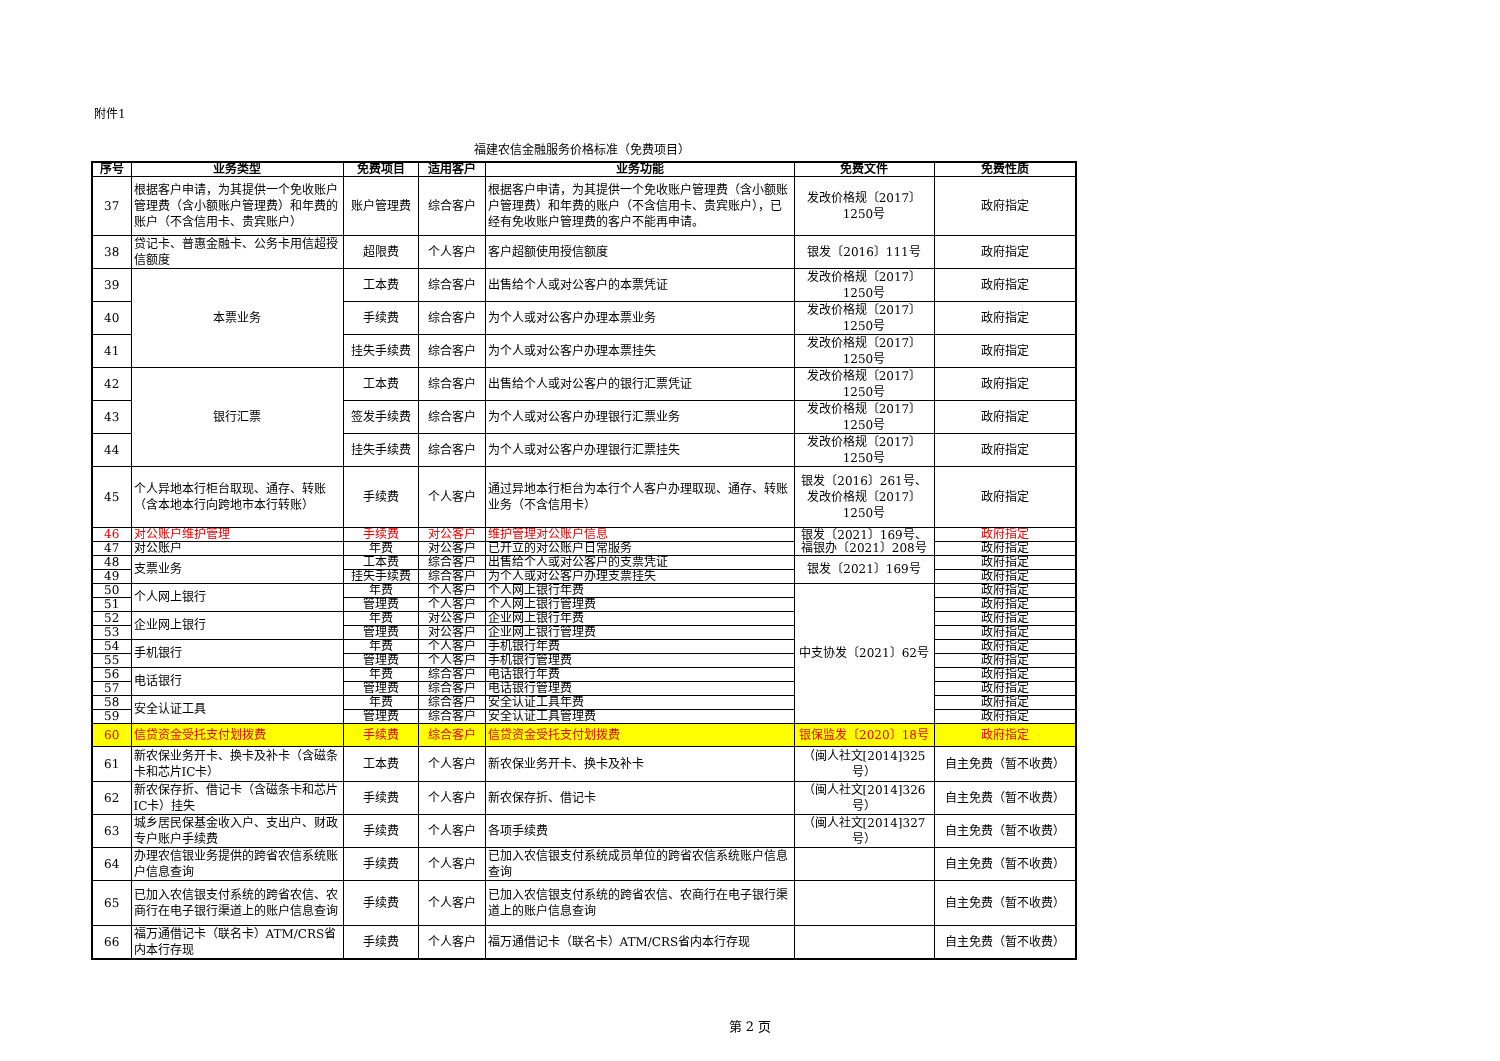附件1
福建农信金融服务价格标准（免费项目）
| 序号 | 业务类型 | 免费项目 | 适用客户 | 业务功能 | 免费文件 | 免费性质 |
| --- | --- | --- | --- | --- | --- | --- |
| 37 | 根据客户申请，为其提供一个免收账户管理费（含小额账户管理费）和年费的账户（不含信用卡、贵宾账户） | 账户管理费 | 综合客户 | 根据客户申请，为其提供一个免收账户管理费（含小额账户管理费）和年费的账户（不含信用卡、贵宾账户），已经有免收账户管理费的客户不能再申请。 | 发改价格规〔2017〕1250号 | 政府指定 |
| 38 | 贷记卡、普惠金融卡、公务卡用信超授信额度 | 超限费 | 个人客户 | 客户超额使用授信额度 | 银发〔2016〕111号 | 政府指定 |
| 39 | 本票业务 | 工本费 | 综合客户 | 出售给个人或对公客户的本票凭证 | 发改价格规〔2017〕1250号 | 政府指定 |
| 40 | | 手续费 | 综合客户 | 为个人或对公客户办理本票业务 | 发改价格规〔2017〕1250号 | 政府指定 |
| 41 | | 挂失手续费 | 综合客户 | 为个人或对公客户办理本票挂失 | 发改价格规〔2017〕1250号 | 政府指定 |
| 42 | 银行汇票 | 工本费 | 综合客户 | 出售给个人或对公客户的银行汇票凭证 | 发改价格规〔2017〕1250号 | 政府指定 |
| 43 | | 签发手续费 | 综合客户 | 为个人或对公客户办理银行汇票业务 | 发改价格规〔2017〕1250号 | 政府指定 |
| 44 | | 挂失手续费 | 综合客户 | 为个人或对公客户办理银行汇票挂失 | 发改价格规〔2017〕1250号 | 政府指定 |
| 45 | 个人异地本行柜台取现、通存、转账（含本地本行向跨地市本行转账） | 手续费 | 个人客户 | 通过异地本行柜台为本行个人客户办理取现、通存、转账业务（不含信用卡） | 银发〔2016〕261号、发改价格规〔2017〕1250号 | 政府指定 |
| 46 | 对公账户维护管理 | 手续费 | 对公客户 | 维护管理对公账户信息 | 银发〔2021〕169号、福银办〔2021〕208号 | 政府指定 |
| 47 | 对公账户 | 年费 | 对公客户 | 已开立的对公账户日常服务 | | 政府指定 |
| 48 | 支票业务 | 工本费 | 综合客户 | 出售给个人或对公客户的支票凭证 | 银发〔2021〕169号 | 政府指定 |
| 49 | | 挂失手续费 | 综合客户 | 为个人或对公客户办理支票挂失 | | 政府指定 |
| 50 | 个人网上银行 | 年费 | 个人客户 | 个人网上银行年费 | 中支协发〔2021〕62号 | 政府指定 |
| 51 | | 管理费 | 个人客户 | 个人网上银行管理费 | | 政府指定 |
| 52 | 企业网上银行 | 年费 | 对公客户 | 企业网上银行年费 | | 政府指定 |
| 53 | | 管理费 | 对公客户 | 企业网上银行管理费 | | 政府指定 |
| 54 | 手机银行 | 年费 | 个人客户 | 手机银行年费 | | 政府指定 |
| 55 | | 管理费 | 个人客户 | 手机银行管理费 | | 政府指定 |
| 56 | 电话银行 | 年费 | 综合客户 | 电话银行年费 | | 政府指定 |
| 57 | | 管理费 | 综合客户 | 电话银行管理费 | | 政府指定 |
| 58 | 安全认证工具 | 年费 | 综合客户 | 安全认证工具年费 | | 政府指定 |
| 59 | | 管理费 | 综合客户 | 安全认证工具管理费 | | 政府指定 |
| 60 | 信贷资金受托支付划拨费 | 手续费 | 综合客户 | 信贷资金受托支付划拨费 | 银保监发〔2020〕18号 | 政府指定 |
| 61 | 新农保业务开卡、换卡及补卡（含磁条卡和芯片IC卡） | 工本费 | 个人客户 | 新农保业务开卡、换卡及补卡 | （闽人社文[2014]325号） | 自主免费（暂不收费） |
| 62 | 新农保存折、借记卡（含磁条卡和芯片IC卡）挂失 | 手续费 | 个人客户 | 新农保存折、借记卡 | （闽人社文[2014]326号） | 自主免费（暂不收费） |
| 63 | 城乡居民保基金收入户、支出户、财政专户账户手续费 | 手续费 | 个人客户 | 各项手续费 | （闽人社文[2014]327号） | 自主免费（暂不收费） |
| 64 | 办理农信银业务提供的跨省农信系统账户信息查询 | 手续费 | 个人客户 | 已加入农信银支付系统成员单位的跨省农信系统账户信息查询 | | 自主免费（暂不收费） |
| 65 | 已加入农信银支付系统的跨省农信、农商行在电子银行渠道上的账户信息查询 | 手续费 | 个人客户 | 已加入农信银支付系统的跨省农信、农商行在电子银行渠道上的账户信息查询 | | 自主免费（暂不收费） |
| 66 | 福万通借记卡（联名卡）ATM/CRS省内本行存现 | 手续费 | 个人客户 | 福万通借记卡（联名卡）ATM/CRS省内本行存现 | | 自主免费（暂不收费） |
第 2 页